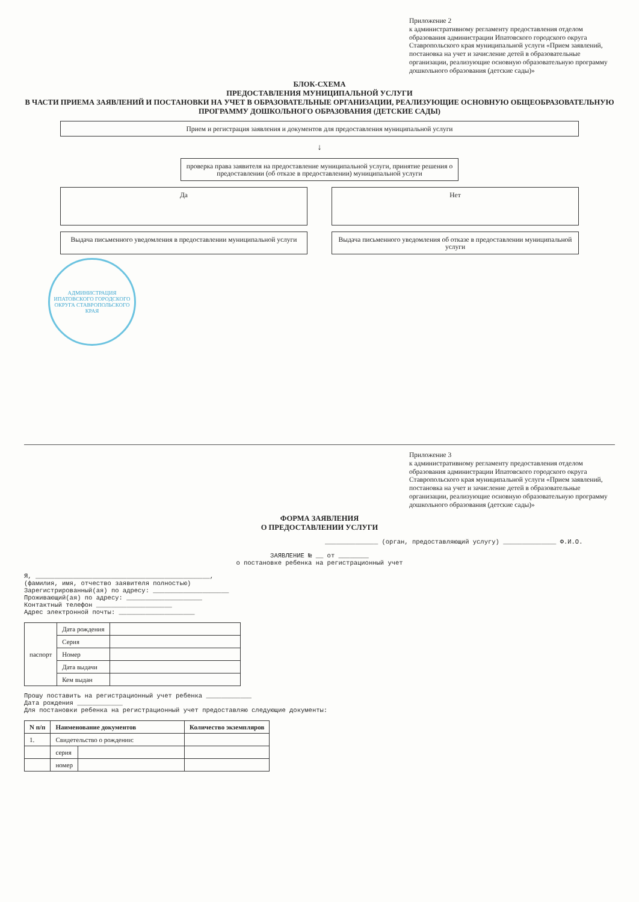Приложение 2
к административному регламенту предоставления отделом образования администрации Ипатовского городского округа Ставропольского края муниципальной услуги «Прием заявлений, постановка на учет и зачисление детей в образовательные организации, реализующие основную образовательную программу дошкольного образования (детские сады)»
БЛОК-СХЕМА
ПРЕДОСТАВЛЕНИЯ МУНИЦИПАЛЬНОЙ УСЛУГИ
В ЧАСТИ ПРИЕМА ЗАЯВЛЕНИЙ И ПОСТАНОВКИ НА УЧЕТ В ОБРАЗОВАТЕЛЬНЫЕ ОРГАНИЗАЦИИ, РЕАЛИЗУЮЩИЕ ОСНОВНУЮ ОБЩЕОБРАЗОВАТЕЛЬНУЮ ПРОГРАММУ ДОШКОЛЬНОГО ОБРАЗОВАНИЯ (ДЕТСКИЕ САДЫ)
Прием и регистрация заявления и документов для предоставления муниципальной услуги
↓
проверка права заявителя на предоставление муниципальной услуги, принятие решения о предоставлении (об отказе в предоставлении) муниципальной услуги
Да
Нет
Выдача письменного уведомления в предоставлении муниципальной услуги
Выдача письменного уведомления об отказе в предоставлении муниципальной услуги
АДМИНИСТРАЦИЯ ИПАТОВСКОГО ГОРОДСКОГО ОКРУГА СТАВРОПОЛЬСКОГО КРАЯ
Приложение 3
к административному регламенту предоставления отделом образования администрации Ипатовского городского округа Ставропольского края муниципальной услуги «Прием заявлений, постановка на учет и зачисление детей в образовательные организации, реализующие основную образовательную программу дошкольного образования (детские сады)»
ФОРМА ЗАЯВЛЕНИЯ
О ПРЕДОСТАВЛЕНИИ УСЛУГИ
______________ (орган, предоставляющий услугу) ______________ Ф.И.О.
ЗАЯВЛЕНИЕ № __ от ________
о постановке ребенка на регистрационный учет
Я, ______________________________________________,
(фамилия, имя, отчество заявителя полностью)
Зарегистрированный(ая) по адресу: ____________________
Проживающий(ая) по адресу: ____________________
Контактный телефон ____________________
Адрес электронной почты: ____________________
| паспорт | Дата рождения | |
| | Серия | |
| | Номер | |
| | Дата выдачи | |
| | Кем выдан | |
Прошу поставить на регистрационный учет ребенка ____________
Дата рождения ____________
Для постановки ребенка на регистрационный учет предоставляю следующие документы:
| N п/п | Наименование документов | | Количество экземпляров |
| --- | --- | --- | --- |
| 1. | Свидетельство о рождении: | | |
| | серия | | |
| | номер | | |